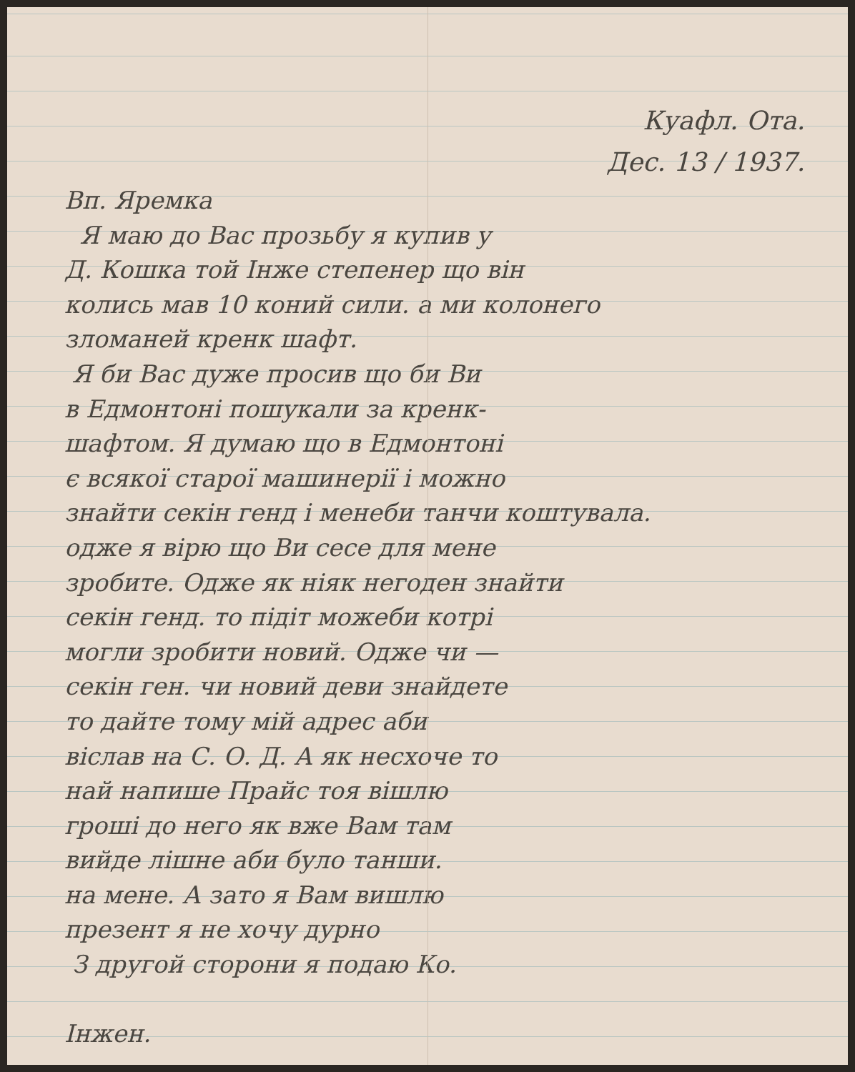Куафл. Ота.
Дес. 13 / 1937.
Вп. Яремка
Я маю до Вас прозьбу я купив у
Д. Кошка той Інже степенер що він
колись мав 10 коний сили. а ми колонего
зломаней кренк шафт.
Я би Вас дуже просив що би Ви
в Едмонтоні пошукали за кренк-
шафтом. Я думаю що в Едмонтоні
є всякої старої машинерії і можно
знайти секін генд і менеби танчи коштувала.
одже я вірю що Ви сесе для мене
зробите. Одже як ніяк негоден знайти
секін генд. то підіт можеби котрі
могли зробити новий. Одже чи —
секін ген. чи новий деви знайдете
то дайте тому мій адрес аби
віслав на С. О. Д. А як несхоче то
най напише Прайс тоя вішлю
гроші до него як вже Вам там
вийде лішне аби було танши.
на мене. А зато я Вам вишлю
презент я не хочу дурно
З другой сторони я подаю Ко.
Інжен.